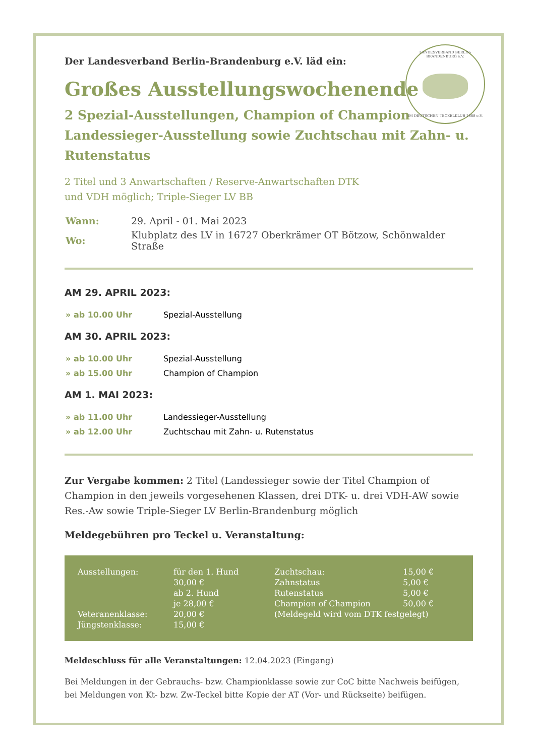LANDESVERBAND BERLIN-BRANDENBURG e.V.
IM DEUTSCHEN TECKELKLUB 1888 e.V.
Der Landesverband Berlin-Brandenburg e.V. läd ein:
Großes Ausstellungswochenende
2 Spezial-Ausstellungen, Champion of Champion Landessieger-Ausstellung sowie Zuchtschau mit Zahn- u. Rutenstatus
2 Titel und 3 Anwartschaften / Reserve-Anwartschaften DTK
und VDH möglich; Triple-Sieger LV BB
| Wann: | 29. April - 01. Mai 2023 |
| Wo: | Klubplatz des LV in 16727 Oberkrämer OT Bötzow, Schönwalder Straße |
AM 29. APRIL 2023:
| » ab 10.00 Uhr | Spezial-Ausstellung |
AM 30. APRIL 2023:
| » ab 10.00 Uhr | Spezial-Ausstellung |
| » ab 15.00 Uhr | Champion of Champion |
AM 1. MAI 2023:
| » ab 11.00 Uhr | Landessieger-Ausstellung |
| » ab 12.00 Uhr | Zuchtschau mit Zahn- u. Rutenstatus |
Zur Vergabe kommen: 2 Titel (Landessieger sowie der Titel Champion of Champion in den jeweils vorgesehenen Klassen, drei DTK- u. drei VDH-AW sowie Res.-Aw sowie Triple-Sieger LV Berlin-Brandenburg möglich
Meldegebühren pro Teckel u. Veranstaltung:
| Ausstellungen: | für den 1. Hund | Zuchtschau: | 15,00 € |
| | 30,00 € | Zahnstatus | 5,00 € |
| | ab 2. Hund | Rutenstatus | 5,00 € |
| | je 28,00 € | Champion of Champion | 50,00 € |
| Veteranenklasse: | 20,00 € | (Meldegeld wird vom DTK festgelegt) | |
| Jüngstenklasse: | 15,00 € | | |
Meldeschluss für alle Veranstaltungen: 12.04.2023 (Eingang)
Bei Meldungen in der Gebrauchs- bzw. Championklasse sowie zur CoC bitte Nachweis beifügen, bei Meldungen von Kt- bzw. Zw-Teckel bitte Kopie der AT (Vor- und Rückseite) beifügen.